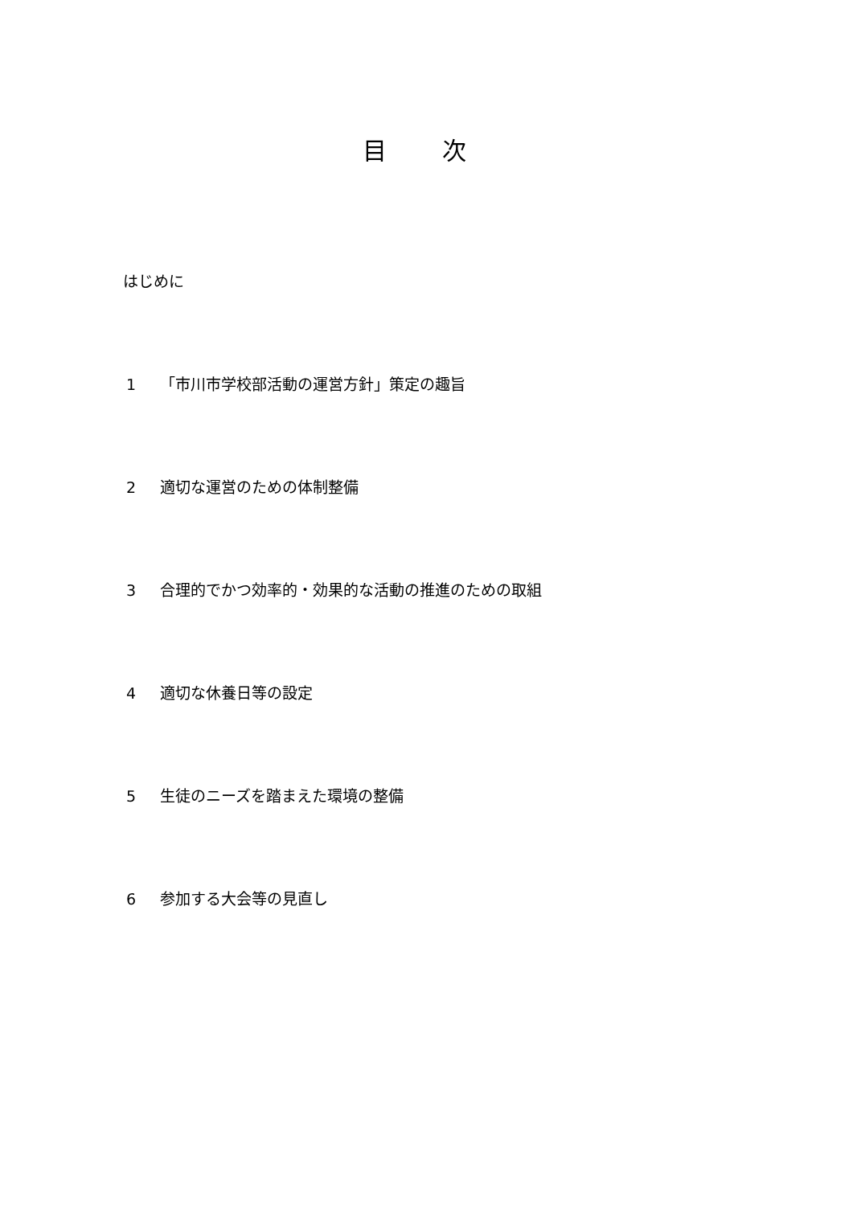目 次
はじめに
1 「市川市学校部活動の運営方針」策定の趣旨
2 適切な運営のための体制整備
3 合理的でかつ効率的・効果的な活動の推進のための取組
4 適切な休養日等の設定
5 生徒のニーズを踏まえた環境の整備
6 参加する大会等の見直し